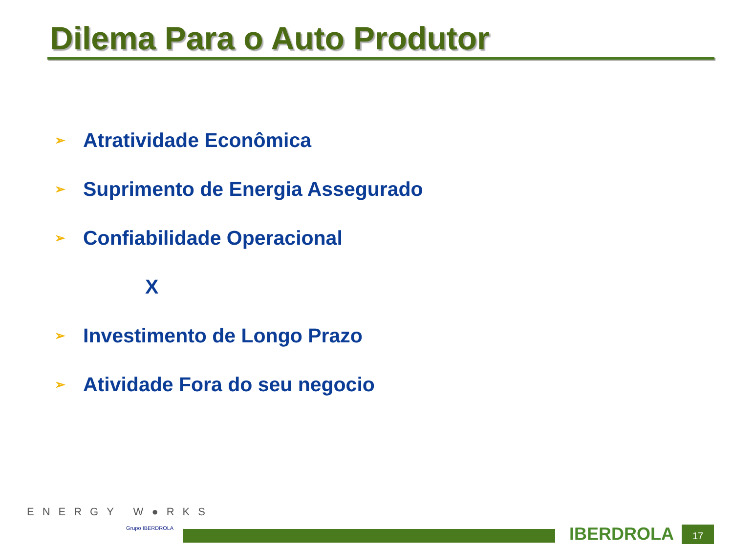Dilema Para o Auto Produtor
➢ Atratividade Econômica
➢ Suprimento de Energia Assegurado
➢ Confiabilidade Operacional
X
➢ Investimento de Longo Prazo
➢ Atividade Fora do seu negocio
ENERGY W●RKS
Grupo IBERDROLA IBERDROLA 17